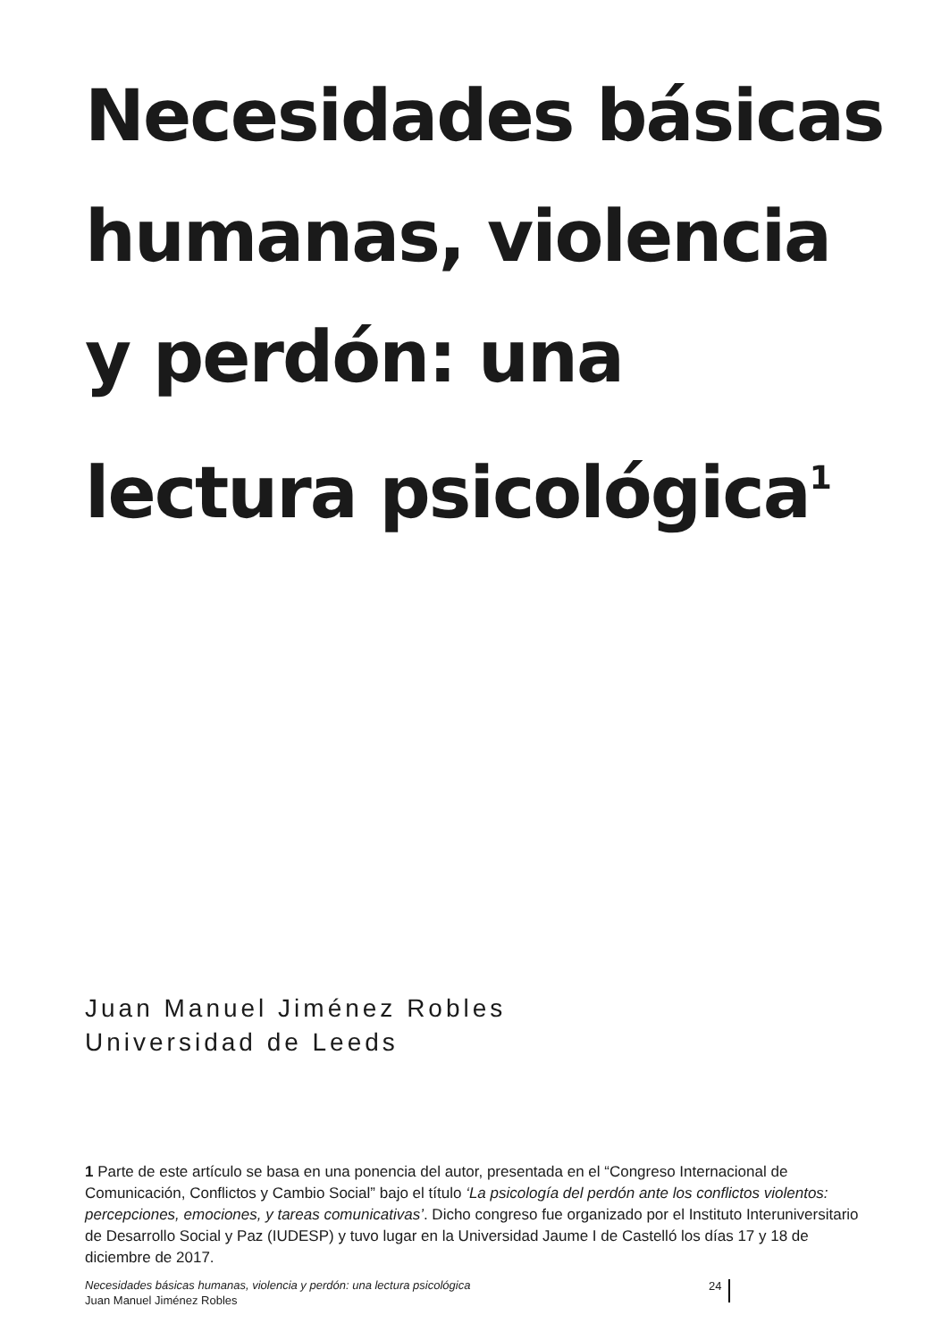Necesidades básicas humanas, violencia y perdón: una lectura psicológica<sup>1</sup>
Juan Manuel Jiménez Robles
Universidad de Leeds
1 Parte de este artículo se basa en una ponencia del autor, presentada en el “Congreso Internacional de Comunicación, Conflictos y Cambio Social” bajo el título ‘La psicología del perdón ante los conflictos violentos: percepciones, emociones, y tareas comunicativas’. Dicho congreso fue organizado por el Instituto Interuniversitario de Desarrollo Social y Paz (IUDESP) y tuvo lugar en la Universidad Jaume I de Castelló los días 17 y 18 de diciembre de 2017.
Necesidades básicas humanas, violencia y perdón: una lectura psicológica
Juan Manuel Jiménez Robles
24